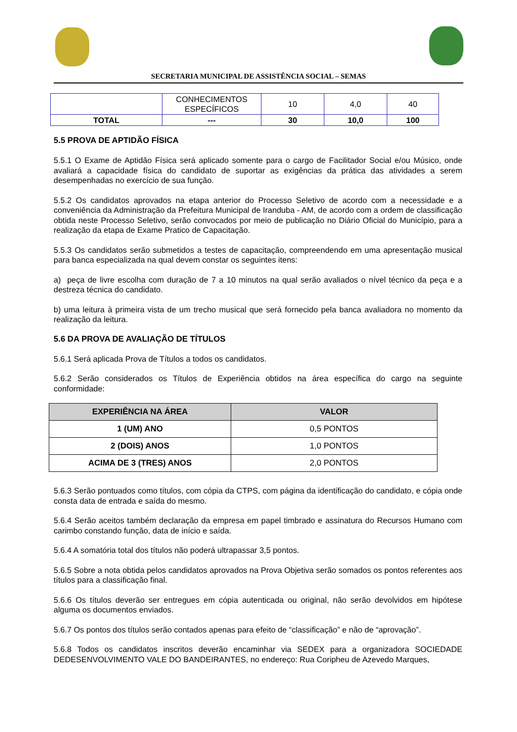SECRETARIA MUNICIPAL DE ASSISTÊNCIA SOCIAL – SEMAS
| | CONHECIMENTOS ESPECÍFICOS | 10 | 4,0 | 40 |
| TOTAL | --- | 30 | 10,0 | 100 |
5.5 PROVA DE APTIDÃO FÍSICA
5.5.1 O Exame de Aptidão Física será aplicado somente para o cargo de Facilitador Social e/ou Músico, onde avaliará a capacidade física do candidato de suportar as exigências da prática das atividades a serem desempenhadas no exercício de sua função.
5.5.2 Os candidatos aprovados na etapa anterior do Processo Seletivo de acordo com a necessidade e a conveniência da Administração da Prefeitura Municipal de Iranduba - AM, de acordo com a ordem de classificação obtida neste Processo Seletivo, serão convocados por meio de publicação no Diário Oficial do Município, para a realização da etapa de Exame Pratico de Capacitação.
5.5.3 Os candidatos serão submetidos a testes de capacitação, compreendendo em uma apresentação musical para banca especializada na qual devem constar os seguintes itens:
a) peça de livre escolha com duração de 7 a 10 minutos na qual serão avaliados o nível técnico da peça e a destreza técnica do candidato.
b) uma leitura à primeira vista de um trecho musical que será fornecido pela banca avaliadora no momento da realização da leitura.
5.6 DA PROVA DE AVALIAÇÃO DE TÍTULOS
5.6.1 Será aplicada Prova de Títulos a todos os candidatos.
5.6.2 Serão considerados os Títulos de Experiência obtidos na área específica do cargo na seguinte conformidade:
| EXPERIÊNCIA NA ÁREA | VALOR |
| --- | --- |
| 1 (UM) ANO | 0,5 PONTOS |
| 2 (DOIS) ANOS | 1,0 PONTOS |
| ACIMA DE 3 (TRES) ANOS | 2,0 PONTOS |
5.6.3 Serão pontuados como títulos, com cópia da CTPS, com página da identificação do candidato, e cópia onde consta data de entrada e saída do mesmo.
5.6.4 Serão aceitos também declaração da empresa em papel timbrado e assinatura do Recursos Humano com carimbo constando função, data de início e saída.
5.6.4 A somatória total dos títulos não poderá ultrapassar 3,5 pontos.
5.6.5 Sobre a nota obtida pelos candidatos aprovados na Prova Objetiva serão somados os pontos referentes aos títulos para a classificação final.
5.6.6 Os títulos deverão ser entregues em cópia autenticada ou original, não serão devolvidos em hipótese alguma os documentos enviados.
5.6.7 Os pontos dos títulos serão contados apenas para efeito de “classificação” e não de “aprovação”.
5.6.8 Todos os candidatos inscritos deverão encaminhar via SEDEX para a organizadora SOCIEDADE DEDESENVOLVIMENTO VALE DO BANDEIRANTES, no endereço: Rua Coripheu de Azevedo Marques,